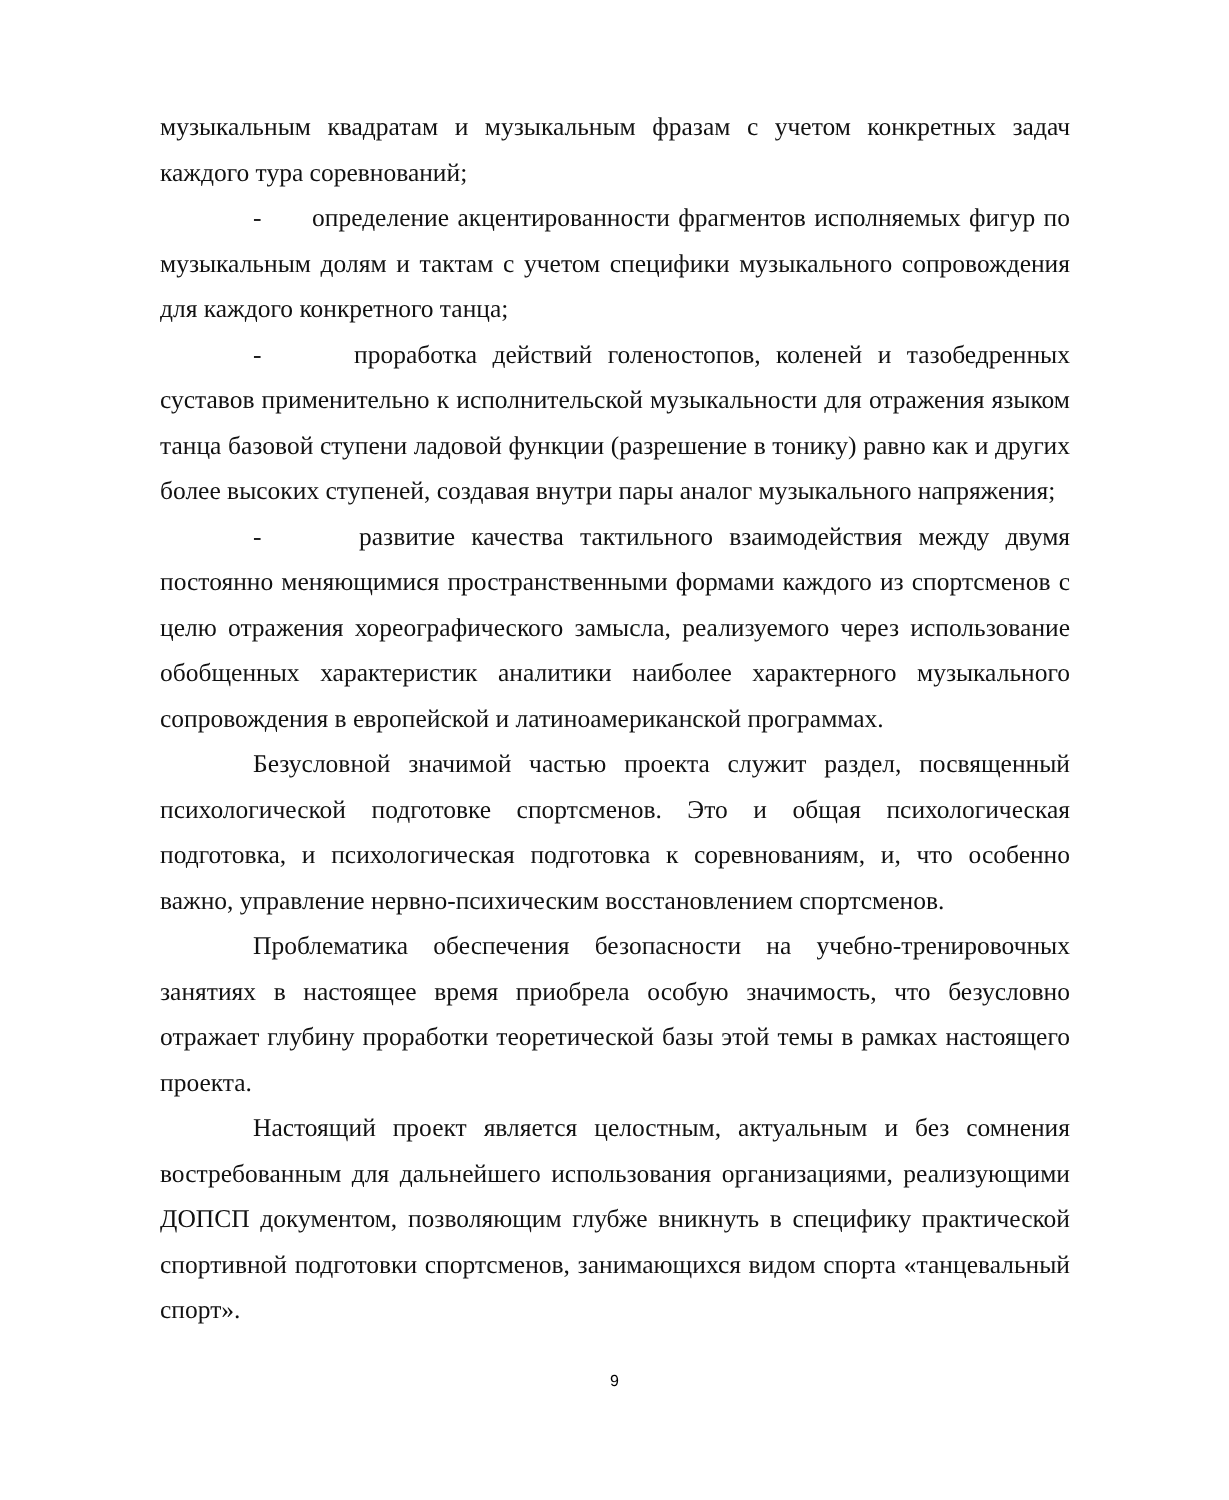музыкальным квадратам и музыкальным фразам с учетом конкретных задач каждого тура соревнований;
- определение акцентированности фрагментов исполняемых фигур по музыкальным долям и тактам с учетом специфики музыкального сопровождения для каждого конкретного танца;
- проработка действий голеностопов, коленей и тазобедренных суставов применительно к исполнительской музыкальности для отражения языком танца базовой ступени ладовой функции (разрешение в тонику) равно как и других более высоких ступеней, создавая внутри пары аналог музыкального напряжения;
- развитие качества тактильного взаимодействия между двумя постоянно меняющимися пространственными формами каждого из спортсменов с целю отражения хореографического замысла, реализуемого через использование обобщенных характеристик аналитики наиболее характерного музыкального сопровождения в европейской и латиноамериканской программах.
Безусловной значимой частью проекта служит раздел, посвященный психологической подготовке спортсменов. Это и общая психологическая подготовка, и психологическая подготовка к соревнованиям, и, что особенно важно, управление нервно-психическим восстановлением спортсменов.
Проблематика обеспечения безопасности на учебно-тренировочных занятиях в настоящее время приобрела особую значимость, что безусловно отражает глубину проработки теоретической базы этой темы в рамках настоящего проекта.
Настоящий проект является целостным, актуальным и без сомнения востребованным для дальнейшего использования организациями, реализующими ДОПСП документом, позволяющим глубже вникнуть в специфику практической спортивной подготовки спортсменов, занимающихся видом спорта «танцевальный спорт».
9